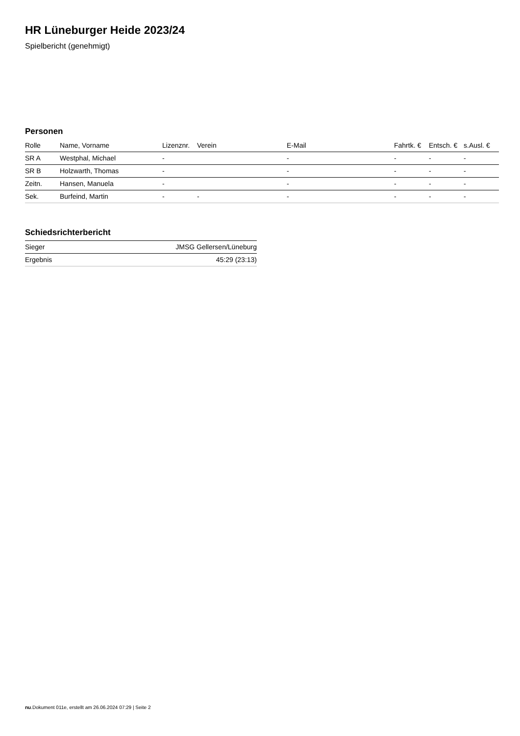HR Lüneburger Heide 2023/24
Spielbericht (genehmigt)
Personen
| Rolle | Name, Vorname | Lizenznr. | Verein | E-Mail | Fahrtk. € | Entsch. € | s.Ausl. € |
| --- | --- | --- | --- | --- | --- | --- | --- |
| SR A | Westphal, Michael | - | | - | - | - | - |
| SR B | Holzwarth, Thomas | - | | - | - | - | - |
| Zeitn. | Hansen, Manuela | - | | - | - | - | - |
| Sek. | Burfeind, Martin | - | - | - | - | - | - |
Schiedsrichterbericht
| Sieger | JMSG Gellersen/Lüneburg |
| Ergebnis | 45:29 (23:13) |
nu.Dokument 011e, erstellt am 26.06.2024 07:29 | Seite 2